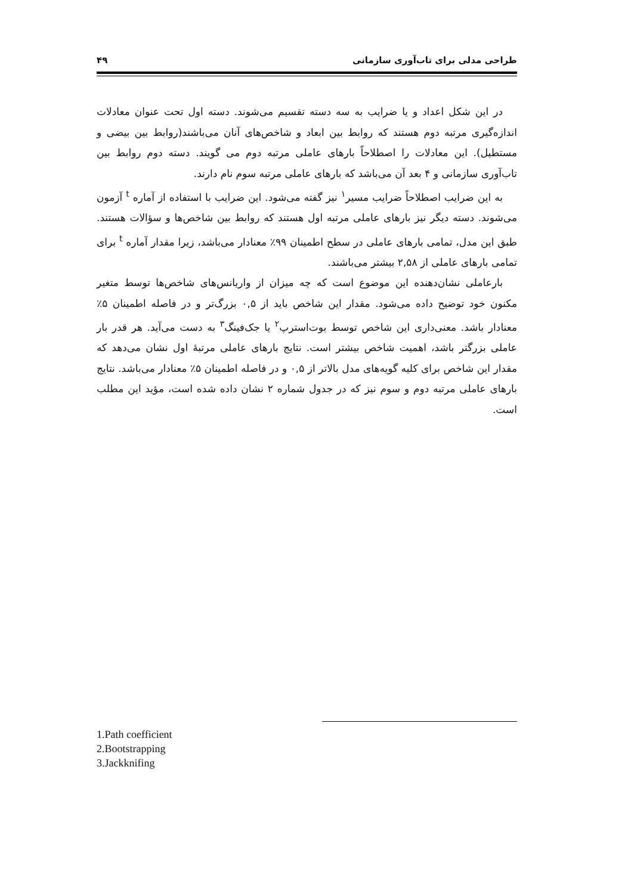طراحی مدلی برای تاب‌آوری سازمانی ۴۹
در این شکل اعداد و یا ضرایب به سه دسته تقسیم می‌شوند. دسته اول تحت عنوان معادلات اندازه‌گیری مرتبه دوم هستند که روابط بین ابعاد و شاخص‌های آنان می‌باشند(روابط بین بیضی و مستطیل). این معادلات را اصطلاحاً بارهای عاملی مرتبه دوم می گویند. دسته دوم روابط بین تاب‌آوری سازمانی و ۴ بعد آن می‌باشد که بارهای عاملی مرتبه سوم نام دارند.
به این ضرایب اصطلاحاً ضرایب مسیر<sup>۱</sup> نیز گفته می‌شود. این ضرایب با استفاده از آماره <sup>t</sup> آزمون می‌شوند. دسته دیگر نیز بارهای عاملی مرتبه اول هستند که روابط بین شاخص‌ها و سؤالات هستند. طبق این مدل، تمامی بارهای عاملی در سطح اطمینان ۹۹٪ معنادار می‌باشد، زیرا مقدار آماره <sup>t</sup> برای تمامی بارهای عاملی از ۲,۵۸ بیشتر می‌باشند.
بارعاملی نشان‌دهنده این موضوع است که چه میزان از واریانس‌های شاخص‌ها توسط متغیر مکنون خود توضیح داده می‌شود. مقدار این شاخص باید از ۰,۵ بزرگ‌تر و در فاصله اطمینان ۵٪ معنادار باشد. معنی‌داری این شاخص توسط بوت‌استرپ<sup>۲</sup> یا جک‌فینگ<sup>۳</sup> به دست می‌آید. هر قدر بار عاملی بزرگتر باشد، اهمیت شاخص بیشتر است. نتایج بارهای عاملی مرتبۀ اول نشان می‌دهد که مقدار این شاخص برای کلیه گویه‌های مدل بالاتر از ۰,۵ و در فاصله اطمینان ۵٪ معنادار می‌باشد. نتایج بارهای عاملی مرتبه دوم و سوم نیز که در جدول شماره ۲ نشان داده شده است، مؤید این مطلب است.
1.Path coefficient
2.Bootstrapping
3.Jackknifing